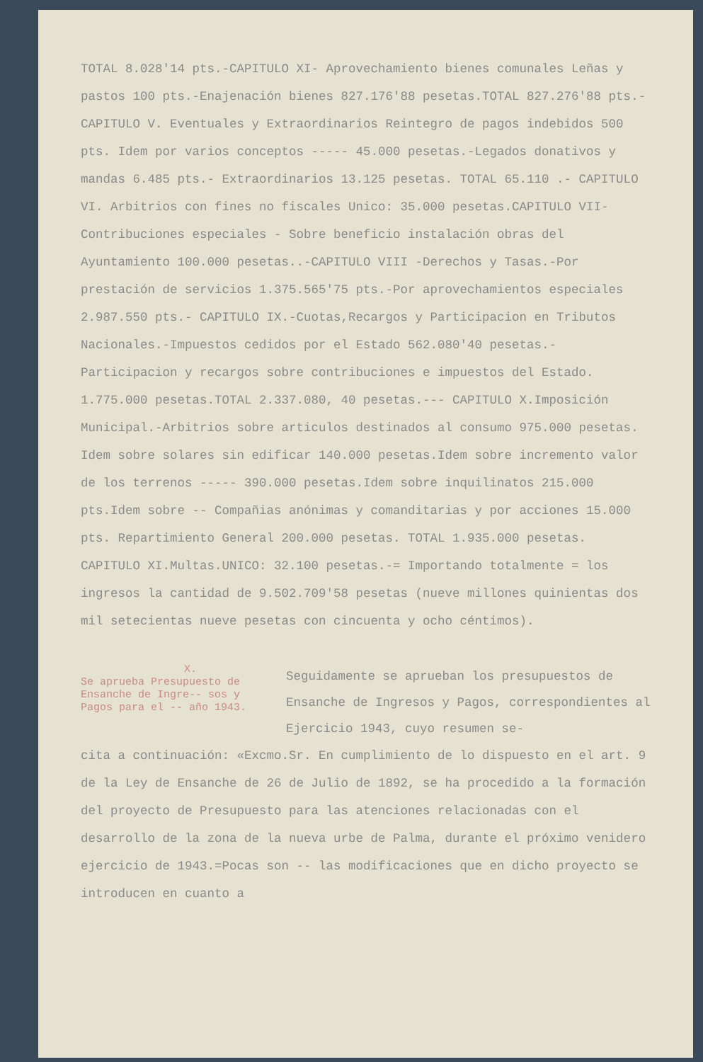TOTAL 8.028'14 pts.-CAPITULO XI- Aprovechamiento bienes comunales Leñas y pastos 100 pts.-Enajenación bienes 827.176'88 pesetas.TOTAL 827.276'88 pts.-CAPITULO V. Eventuales y Extraordinarios Reintegro de pagos indebidos 500 pts. Idem por varios conceptos ----- 45.000 pesetas.-Legados donativos y mandas 6.485 pts.- Extraordinarios 13.125 pesetas. TOTAL 65.110 .- CAPITULO VI. Arbitrios con fines no fiscales Unico: 35.000 pesetas.CAPITULO VII-Contribuciones especiales - Sobre beneficio instalación obras del Ayuntamiento 100.000 pesetas..-CAPITULO VIII -Derechos y Tasas.-Por prestación de servicios 1.375.565'75 pts.-Por aprovechamientos especiales 2.987.550 pts.- CAPITULO IX.-Cuotas,Recargos y Participacion en Tributos Nacionales.-Impuestos cedidos por el Estado 562.080'40 pesetas.-Participacion y recargos sobre contribuciones e impuestos del Estado. 1.775.000 pesetas.TOTAL 2.337.080, 40 pesetas.--- CAPITULO X.Imposición Municipal.-Arbitrios sobre articulos destinados al consumo 975.000 pesetas. Idem sobre solares sin edificar 140.000 pesetas.Idem sobre incremento valor de los terrenos ----- 390.000 pesetas.Idem sobre inquilinatos 215.000 pts.Idem sobre -- Compañias anónimas y comanditarias y por acciones 15.000 pts. Repartimiento General 200.000 pesetas. TOTAL 1.935.000 pesetas. CAPITULO XI.Multas.UNICO: 32.100 pesetas.-= Importando totalmente = los ingresos la cantidad de 9.502.709'58 pesetas (nueve millones quinientas dos mil setecientas nueve pesetas con cincuenta y ocho céntimos).
X.
Se aprueba Presupuesto de Ensanche de Ingre-- sos y Pagos para el -- año 1943.
Seguidamente se aprueban los presupuestos de Ensanche de Ingresos y Pagos, correspondientes al Ejercicio 1943, cuyo resumen se-
cita a continuación: «Excmo.Sr. En cumplimiento de lo dispuesto en el art. 9 de la Ley de Ensanche de 26 de Julio de 1892, se ha procedido a la formación del proyecto de Presupuesto para las atenciones relacionadas con el desarrollo de la zona de la nueva urbe de Palma, durante el próximo venidero ejercicio de 1943.=Pocas son -- las modificaciones que en dicho proyecto se introducen en cuanto a